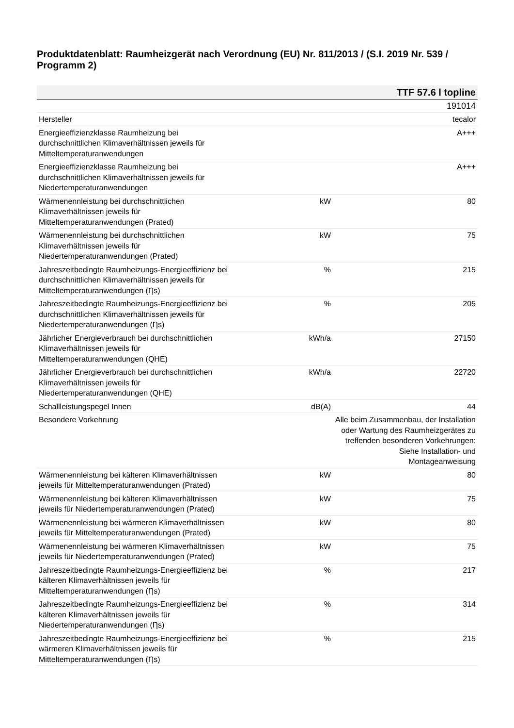Produktdatenblatt: Raumheizgerät nach Verordnung (EU) Nr. 811/2013 / (S.I. 2019 Nr. 539 / Programm 2)
| TTF 57.6 l topline | | |
| --- | --- | --- |
| | | 191014 |
| Hersteller | | tecalor |
| Energieeffizienzklasse Raumheizung bei durchschnittlichen Klimaverhältnissen jeweils für Mitteltemperaturanwendungen | | A+++ |
| Energieeffizienzklasse Raumheizung bei durchschnittlichen Klimaverhältnissen jeweils für Niedertemperaturanwendungen | | A+++ |
| Wärmenennleistung bei durchschnittlichen Klimaverhältnissen jeweils für Mitteltemperaturanwendungen (Prated) | kW | 80 |
| Wärmenennleistung bei durchschnittlichen Klimaverhältnissen jeweils für Niedertemperaturanwendungen (Prated) | kW | 75 |
| Jahreszeitbedingte Raumheizungs-Energieeffizienz bei durchschnittlichen Klimaverhältnissen jeweils für Mitteltemperaturanwendungen (Ƞs) | % | 215 |
| Jahreszeitbedingte Raumheizungs-Energieeffizienz bei durchschnittlichen Klimaverhältnissen jeweils für Niedertemperaturanwendungen (Ƞs) | % | 205 |
| Jährlicher Energieverbrauch bei durchschnittlichen Klimaverhältnissen jeweils für Mitteltemperaturanwendungen (QHE) | kWh/a | 27150 |
| Jährlicher Energieverbrauch bei durchschnittlichen Klimaverhältnissen jeweils für Niedertemperaturanwendungen (QHE) | kWh/a | 22720 |
| Schallleistungspegel Innen | dB(A) | 44 |
| Besondere Vorkehrung | | Alle beim Zusammenbau, der Installation oder Wartung des Raumheizgerätes zu treffenden besonderen Vorkehrungen: Siehe Installation- und Montageanweisung |
| Wärmenennleistung bei kälteren Klimaverhältnissen jeweils für Mitteltemperaturanwendungen (Prated) | kW | 80 |
| Wärmenennleistung bei kälteren Klimaverhältnissen jeweils für Niedertemperaturanwendungen (Prated) | kW | 75 |
| Wärmenennleistung bei wärmeren Klimaverhältnissen jeweils für Mitteltemperaturanwendungen (Prated) | kW | 80 |
| Wärmenennleistung bei wärmeren Klimaverhältnissen jeweils für Niedertemperaturanwendungen (Prated) | kW | 75 |
| Jahreszeitbedingte Raumheizungs-Energieeffizienz bei kälteren Klimaverhältnissen jeweils für Mitteltemperaturanwendungen (Ƞs) | % | 217 |
| Jahreszeitbedingte Raumheizungs-Energieeffizienz bei kälteren Klimaverhältnissen jeweils für Niedertemperaturanwendungen (Ƞs) | % | 314 |
| Jahreszeitbedingte Raumheizungs-Energieeffizienz bei wärmeren Klimaverhältnissen jeweils für Mitteltemperaturanwendungen (Ƞs) | % | 215 |